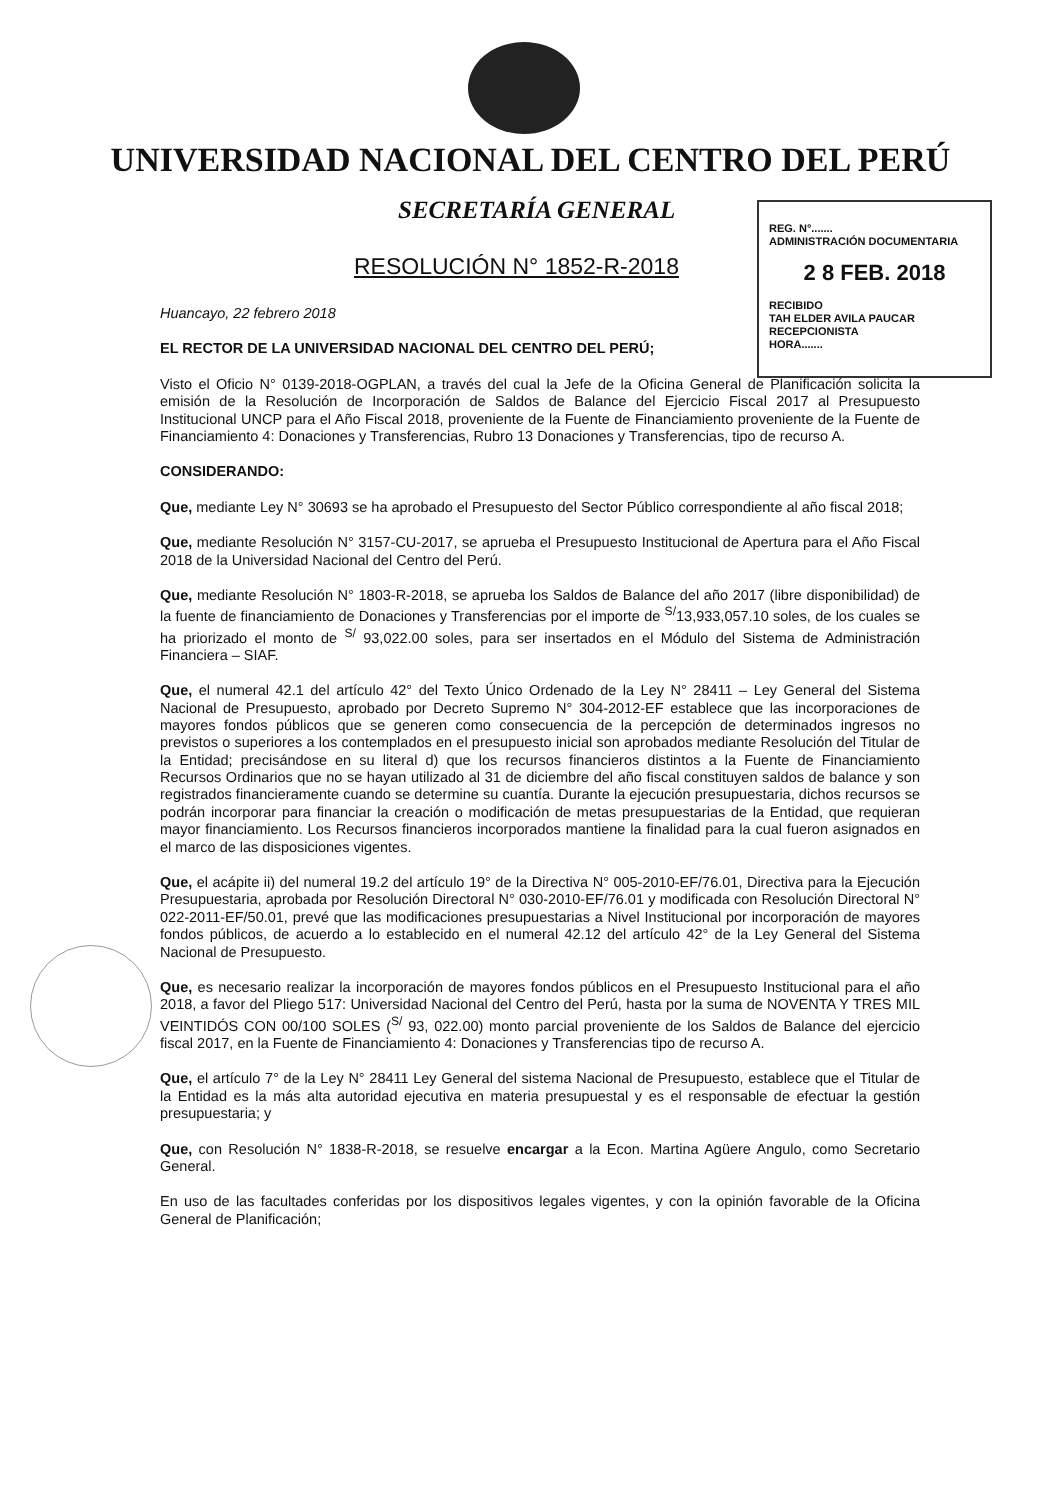UNIVERSIDAD NACIONAL DEL CENTRO DEL PERÚ
SECRETARÍA GENERAL
RESOLUCIÓN N° 1852-R-2018
REG. N°.......
ADMINISTRACIÓN DOCUMENTARIA
2 8 FEB. 2018
RECIBIDO
TAH ELDER AVILA PAUCAR
RECEPCIONISTA
HORA.......
Huancayo, 22 febrero 2018
EL RECTOR DE LA UNIVERSIDAD NACIONAL DEL CENTRO DEL PERÚ;
Visto el Oficio N° 0139-2018-OGPLAN, a través del cual la Jefe de la Oficina General de Planificación solicita la emisión de la Resolución de Incorporación de Saldos de Balance del Ejercicio Fiscal 2017 al Presupuesto Institucional UNCP para el Año Fiscal 2018, proveniente de la Fuente de Financiamiento proveniente de la Fuente de Financiamiento 4: Donaciones y Transferencias, Rubro 13 Donaciones y Transferencias, tipo de recurso A.
CONSIDERANDO:
Que, mediante Ley N° 30693 se ha aprobado el Presupuesto del Sector Público correspondiente al año fiscal 2018;
Que, mediante Resolución N° 3157-CU-2017, se aprueba el Presupuesto Institucional de Apertura para el Año Fiscal 2018 de la Universidad Nacional del Centro del Perú.
Que, mediante Resolución N° 1803-R-2018, se aprueba los Saldos de Balance del año 2017 (libre disponibilidad) de la fuente de financiamiento de Donaciones y Transferencias por el importe de <sup>S/</sup>13,933,057.10 soles, de los cuales se ha priorizado el monto de <sup>S/</sup> 93,022.00 soles, para ser insertados en el Módulo del Sistema de Administración Financiera – SIAF.
Que, el numeral 42.1 del artículo 42° del Texto Único Ordenado de la Ley N° 28411 – Ley General del Sistema Nacional de Presupuesto, aprobado por Decreto Supremo N° 304-2012-EF establece que las incorporaciones de mayores fondos públicos que se generen como consecuencia de la percepción de determinados ingresos no previstos o superiores a los contemplados en el presupuesto inicial son aprobados mediante Resolución del Titular de la Entidad; precisándose en su literal d) que los recursos financieros distintos a la Fuente de Financiamiento Recursos Ordinarios que no se hayan utilizado al 31 de diciembre del año fiscal constituyen saldos de balance y son registrados financieramente cuando se determine su cuantía. Durante la ejecución presupuestaria, dichos recursos se podrán incorporar para financiar la creación o modificación de metas presupuestarias de la Entidad, que requieran mayor financiamiento. Los Recursos financieros incorporados mantiene la finalidad para la cual fueron asignados en el marco de las disposiciones vigentes.
Que, el acápite ii) del numeral 19.2 del artículo 19° de la Directiva N° 005-2010-EF/76.01, Directiva para la Ejecución Presupuestaria, aprobada por Resolución Directoral N° 030-2010-EF/76.01 y modificada con Resolución Directoral N° 022-2011-EF/50.01, prevé que las modificaciones presupuestarias a Nivel Institucional por incorporación de mayores fondos públicos, de acuerdo a lo establecido en el numeral 42.12 del artículo 42° de la Ley General del Sistema Nacional de Presupuesto.
Que, es necesario realizar la incorporación de mayores fondos públicos en el Presupuesto Institucional para el año 2018, a favor del Pliego 517: Universidad Nacional del Centro del Perú, hasta por la suma de NOVENTA Y TRES MIL VEINTIDÓS CON 00/100 SOLES (<sup>S/</sup> 93, 022.00) monto parcial proveniente de los Saldos de Balance del ejercicio fiscal 2017, en la Fuente de Financiamiento 4: Donaciones y Transferencias tipo de recurso A.
Que, el artículo 7° de la Ley N° 28411 Ley General del sistema Nacional de Presupuesto, establece que el Titular de la Entidad es la más alta autoridad ejecutiva en materia presupuestal y es el responsable de efectuar la gestión presupuestaria; y
Que, con Resolución N° 1838-R-2018, se resuelve encargar a la Econ. Martina Agüere Angulo, como Secretario General.
En uso de las facultades conferidas por los dispositivos legales vigentes, y con la opinión favorable de la Oficina General de Planificación;